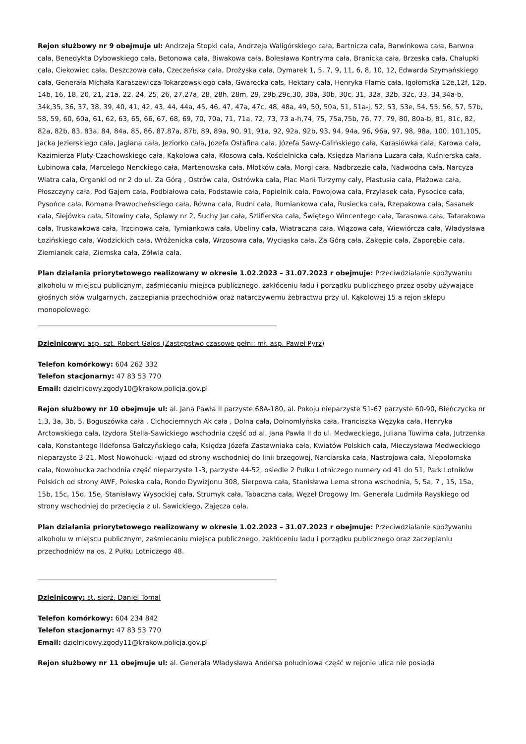Rejon służbowy nr 9 obejmuje ul: Andrzeja Stopki cała, Andrzeja Waligórskiego cała, Bartnicza cała, Barwinkowa cała, Barwna cała, Benedykta Dybowskiego cała, Betonowa cała, Biwakowa cała, Bolesława Kontryma cała, Branicka cała, Brzeska cała, Chałupki cała, Ciekowiec cała, Deszczowa cała, Czeczeńska cała, Drożyska cała, Dymarek 1, 5, 7, 9, 11, 6, 8, 10, 12, Edwarda Szymańskiego cała, Generała Michała Karaszewicza-Tokarzewskiego cała, Gwarecka całs, Hektary cała, Henryka Flame cała, Igołomska 12e,12f, 12p, 14b, 16, 18, 20, 21, 21a, 22, 24, 25, 26, 27,27a, 28, 28h, 28m, 29, 29b,29c,30, 30a, 30b, 30c, 31, 32a, 32b, 32c, 33, 34,34a-b, 34k,35, 36, 37, 38, 39, 40, 41, 42, 43, 44, 44a, 45, 46, 47, 47a, 47c, 48, 48a, 49, 50, 50a, 51, 51a-j, 52, 53, 53e, 54, 55, 56, 57, 57b, 58, 59, 60, 60a, 61, 62, 63, 65, 66, 67, 68, 69, 70, 70a, 71, 71a, 72, 73, 73 a-h,74, 75, 75a,75b, 76, 77, 79, 80, 80a-b, 81, 81c, 82, 82a, 82b, 83, 83a, 84, 84a, 85, 86, 87,87a, 87b, 89, 89a, 90, 91, 91a, 92, 92a, 92b, 93, 94, 94a, 96, 96a, 97, 98, 98a, 100, 101,105, Jacka Jezierskiego cała, Jaglana cała, Jeziorko cała, Józefa Ostafina cała, Józefa Sawy-Calińskiego cała, Karasiówka cala, Karowa cała, Kazimierza Pluty-Czachowskiego cała, Kąkolowa cała, Kłosowa cała, Kościelnicka cała, Księdza Mariana Luzara cała, Kuśnierska cała, Łubinowa cała, Marcelego Nenckiego cała, Martenowska cała, Młotków cała, Morgi cała, Nadbrzezie cała, Nadwodna cała, Narcyza Wiatra cała, Organki od nr 2 do ul. Za Górą , Ostrów cała, Ostrówka cała, Plac Marii Turzymy cały, Plastusia cała, Plażowa cała, Płoszczyny cała, Pod Gajem cała, Podbiałowa cała, Podstawie cała, Popielnik cała, Powojowa cała, Przylasek cała, Pysocice cała, Pysońce cała, Romana Prawocheńskiego cała, Równa cała, Rudni cała, Rumiankowa cała, Rusiecka cała, Rzepakowa cała, Sasanek cała, Siejówka cała, Sitowiny cała, Spławy nr 2, Suchy Jar cała, Szlifierska cała, Świętego Wincentego cała, Tarasowa cała, Tatarakowa cała, Truskawkowa cała, Trzcinowa cała, Tymiankowa cała, Ubeliny cała, Wiatraczna cała, Wiązowa cała, Wiewiórcza cała, Władysława Łozińskiego cała, Wodzickich cała, Wróżenicka cała, Wrzosowa cała, Wyciąska cała, Za Górą cała, Zakępie cała, Zaporębie cała, Ziemianek cała, Ziemska cała, Żółwia cała.
Plan działania priorytetowego realizowany w okresie 1.02.2023 – 31.07.2023 r obejmuje: Przeciwdziałanie spożywaniu alkoholu w miejscu publicznym, zaśmiecaniu miejsca publicznego, zakłóceniu ładu i porządku publicznego przez osoby używające głośnych słów wulgarnych, zaczepiania przechodniów oraz natarczywemu żebractwu przy ul. Kąkolowej 15 a rejon sklepu monopolowego.
Dzielnicowy: asp. szt. Robert Galos (Zastępstwo czasowe pełni: mł. asp. Paweł Pyrz)
Telefon komórkowy: 604 262 332
Telefon stacjonarny: 47 83 53 770
Email: dzielnicowy.zgody10@krakow.policja.gov.pl
Rejon służbowy nr 10 obejmuje ul: al. Jana Pawła II parzyste 68A-180, al. Pokoju nieparzyste 51-67 parzyste 60-90, Bieńczycka nr 1,3, 3a, 3b, 5, Boguszówka cała , Cichociemnych Ak cała , Dolna cała, Dolnomłyńska cała, Franciszka Wężyka cała, Henryka Arctowskiego cała, Izydora Stella-Sawickiego wschodnia część od al. Jana Pawła II do ul. Medweckiego, Juliana Tuwima cała, Jutrzenka cała, Konstantego Ildefonsa Gałczyńskiego cała, Księdza Józefa Zastawniaka cała, Kwiatów Polskich cała, Mieczysława Medweckiego nieparzyste 3-21, Most Nowohucki -wjazd od strony wschodniej do linii brzegowej, Narciarska cała, Nastrojowa cała, Niepołomska cała, Nowohucka zachodnia część nieparzyste 1-3, parzyste 44-52, osiedle 2 Pułku Lotniczego numery od 41 do 51, Park Lotników Polskich od strony AWF, Poleska cała, Rondo Dywizjonu 308, Sierpowa cała, Stanisława Lema strona wschodnia, 5, 5a, 7 , 15, 15a, 15b, 15c, 15d, 15e, Stanisławy Wysockiej cała, Strumyk cała, Tabaczna cała, Węzeł Drogowy Im. Generała Ludmiła Rayskiego od strony wschodniej do przecięcia z ul. Sawickiego, Zajęcza cała.
Plan działania priorytetowego realizowany w okresie 1.02.2023 – 31.07.2023 r obejmuje: Przeciwdziałanie spożywaniu alkoholu w miejscu publicznym, zaśmiecaniu miejsca publicznego, zakłóceniu ładu i porządku publicznego oraz zaczepianiu przechodniów na os. 2 Pułku Lotniczego 48.
Dzielnicowy: st. sierż. Daniel Tomal
Telefon komórkowy: 604 234 842
Telefon stacjonarny: 47 83 53 770
Email: dzielnicowy.zgody11@krakow.policja.gov.pl
Rejon służbowy nr 11 obejmuje ul: al. Generała Władysława Andersa południowa część w rejonie ulica nie posiada